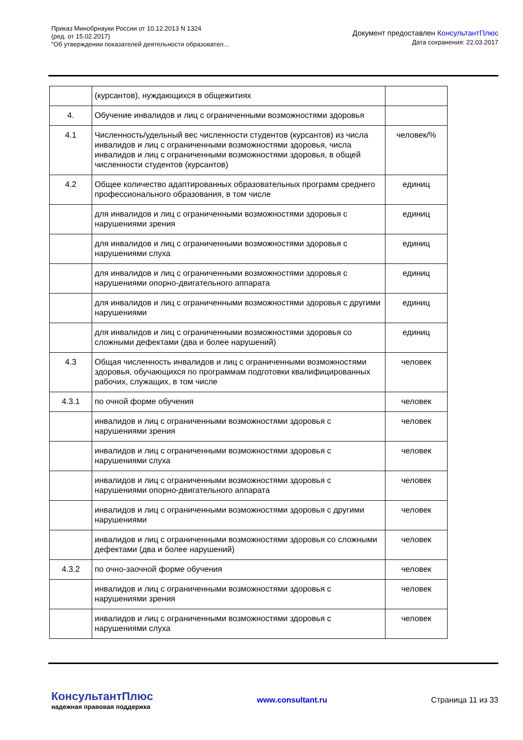Приказ Минобрнауки России от 10.12.2013 N 1324
(ред. от 15.02.2017)
"Об утверждении показателей деятельности образовател...
Документ предоставлен КонсультантПлюс
Дата сохранения: 22.03.2017
| | (курсантов), нуждающихся в общежитиях | |
| 4. | Обучение инвалидов и лиц с ограниченными возможностями здоровья | |
| 4.1 | Численность/удельный вес численности студентов (курсантов) из числа инвалидов и лиц с ограниченными возможностями здоровья, числа инвалидов и лиц с ограниченными возможностями здоровья, в общей численности студентов (курсантов) | человек/% |
| 4.2 | Общее количество адаптированных образовательных программ среднего профессионального образования, в том числе | единиц |
| | для инвалидов и лиц с ограниченными возможностями здоровья с нарушениями зрения | единиц |
| | для инвалидов и лиц с ограниченными возможностями здоровья с нарушениями слуха | единиц |
| | для инвалидов и лиц с ограниченными возможностями здоровья с нарушениями опорно-двигательного аппарата | единиц |
| | для инвалидов и лиц с ограниченными возможностями здоровья с другими нарушениями | единиц |
| | для инвалидов и лиц с ограниченными возможностями здоровья со сложными дефектами (два и более нарушений) | единиц |
| 4.3 | Общая численность инвалидов и лиц с ограниченными возможностями здоровья, обучающихся по программам подготовки квалифицированных рабочих, служащих, в том числе | человек |
| 4.3.1 | по очной форме обучения | человек |
| | инвалидов и лиц с ограниченными возможностями здоровья с нарушениями зрения | человек |
| | инвалидов и лиц с ограниченными возможностями здоровья с нарушениями слуха | человек |
| | инвалидов и лиц с ограниченными возможностями здоровья с нарушениями опорно-двигательного аппарата | человек |
| | инвалидов и лиц с ограниченными возможностями здоровья с другими нарушениями | человек |
| | инвалидов и лиц с ограниченными возможностями здоровья со сложными дефектами (два и более нарушений) | человек |
| 4.3.2 | по очно-заочной форме обучения | человек |
| | инвалидов и лиц с ограниченными возможностями здоровья с нарушениями зрения | человек |
| | инвалидов и лиц с ограниченными возможностями здоровья с нарушениями слуха | человек |
КонсультантПлюс
надежная правовая поддержка
www.consultant.ru Страница 11 из 33